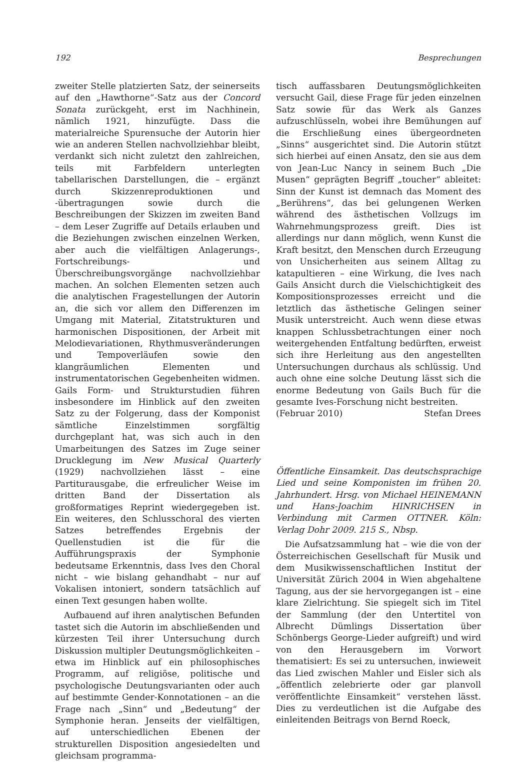192 Besprechungen
zweiter Stelle platzierten Satz, der seinerseits auf den „Hawthorne“-Satz aus der Concord Sonata zurückgeht, erst im Nachhinein, nämlich 1921, hinzufügte. Dass die materialreiche Spurensuche der Autorin hier wie an anderen Stellen nachvollziehbar bleibt, verdankt sich nicht zuletzt den zahlreichen, teils mit Farbfeldern unterlegten tabellarischen Darstellungen, die – ergänzt durch Skizzenreproduktionen und -übertragungen sowie durch die Beschreibungen der Skizzen im zweiten Band – dem Leser Zugriffe auf Details erlauben und die Beziehungen zwischen einzelnen Werken, aber auch die vielfältigen Anlagerungs-, Fortschreibungs- und Überschreibungsvorgänge nachvollziehbar machen. An solchen Elementen setzen auch die analytischen Fragestellungen der Autorin an, die sich vor allem den Differenzen im Umgang mit Material, Zitatstrukturen und harmonischen Dispositionen, der Arbeit mit Melodievariationen, Rhythmusveränderungen und Tempoverläufen sowie den klangräumlichen Elementen und instrumentatorischen Gegebenheiten widmen. Gails Form- und Strukturstudien führen insbesondere im Hinblick auf den zweiten Satz zu der Folgerung, dass der Komponist sämtliche Einzelstimmen sorgfältig durchgeplant hat, was sich auch in den Umarbeitungen des Satzes im Zuge seiner Drucklegung im New Musical Quarterly (1929) nachvollziehen lässt – eine Partiturausgabe, die erfreulicher Weise im dritten Band der Dissertation als großformatiges Reprint wiedergegeben ist. Ein weiteres, den Schlusschoral des vierten Satzes betreffendes Ergebnis der Quellenstudien ist die für die Aufführungspraxis der Symphonie bedeutsame Erkenntnis, dass Ives den Choral nicht – wie bislang gehandhabt – nur auf Vokalisen intoniert, sondern tatsächlich auf einen Text gesungen haben wollte.
Aufbauend auf ihren analytischen Befunden tastet sich die Autorin im abschließenden und kürzesten Teil ihrer Untersuchung durch Diskussion multipler Deutungsmöglichkeiten – etwa im Hinblick auf ein philosophisches Programm, auf religiöse, politische und psychologische Deutungsvarianten oder auch auf bestimmte Gender-Konnotationen – an die Frage nach „Sinn“ und „Bedeutung“ der Symphonie heran. Jenseits der vielfältigen, auf unterschiedlichen Ebenen der strukturellen Disposition angesiedelten und gleichsam programma-
tisch auffassbaren Deutungsmöglichkeiten versucht Gail, diese Frage für jeden einzelnen Satz sowie für das Werk als Ganzes aufzuschlüsseln, wobei ihre Bemühungen auf die Erschließung eines übergeordneten „Sinns“ ausgerichtet sind. Die Autorin stützt sich hierbei auf einen Ansatz, den sie aus dem von Jean-Luc Nancy in seinem Buch „Die Musen“ geprägten Begriff „toucher“ ableitet: Sinn der Kunst ist demnach das Moment des „Berührens“, das bei gelungenen Werken während des ästhetischen Vollzugs im Wahrnehmungsprozess greift. Dies ist allerdings nur dann möglich, wenn Kunst die Kraft besitzt, den Menschen durch Erzeugung von Unsicherheiten aus seinem Alltag zu katapultieren – eine Wirkung, die Ives nach Gails Ansicht durch die Vielschichtigkeit des Kompositionsprozesses erreicht und die letztlich das ästhetische Gelingen seiner Musik unterstreicht. Auch wenn diese etwas knappen Schlussbetrachtungen einer noch weitergehenden Entfaltung bedürften, erweist sich ihre Herleitung aus den angestellten Untersuchungen durchaus als schlüssig. Und auch ohne eine solche Deutung lässt sich die enorme Bedeutung von Gails Buch für die gesamte Ives-Forschung nicht bestreiten.
(Februar 2010) Stefan Drees
Öffentliche Einsamkeit. Das deutschsprachige Lied und seine Komponisten im frühen 20. Jahrhundert. Hrsg. von Michael HEINEMANN und Hans-Joachim HINRICHSEN in Verbindung mit Carmen OTTNER. Köln: Verlag Dohr 2009. 215 S., Nbsp.
Die Aufsatzsammlung hat – wie die von der Österreichischen Gesellschaft für Musik und dem Musikwissenschaftlichen Institut der Universität Zürich 2004 in Wien abgehaltene Tagung, aus der sie hervorgegangen ist – eine klare Zielrichtung. Sie spiegelt sich im Titel der Sammlung (der den Untertitel von Albrecht Dümlings Dissertation über Schönbergs George-Lieder aufgreift) und wird von den Herausgebern im Vorwort thematisiert: Es sei zu untersuchen, inwieweit das Lied zwischen Mahler und Eisler sich als „öffentlich zelebrierte oder gar planvoll veröffentlichte Einsamkeit“ verstehen lässt. Dies zu verdeutlichen ist die Aufgabe des einleitenden Beitrags von Bernd Roeck,